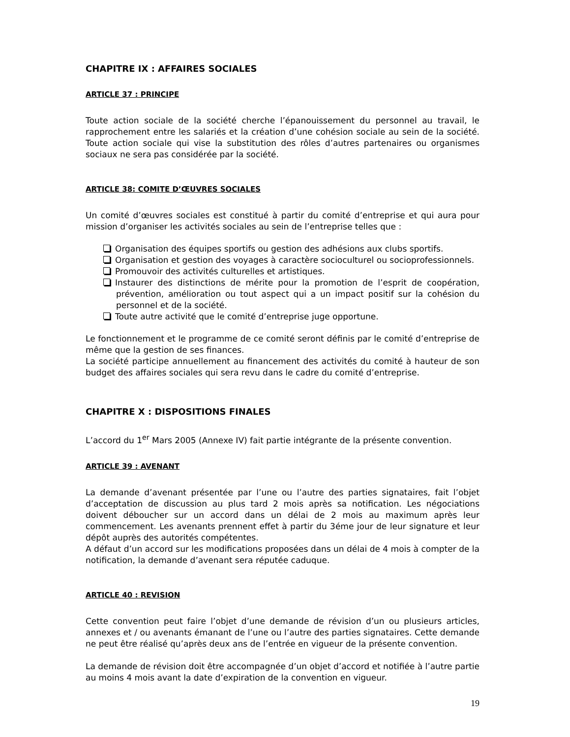CHAPITRE IX : AFFAIRES SOCIALES
ARTICLE 37 : PRINCIPE
Toute action sociale de la société cherche l’épanouissement du personnel au travail, le rapprochement entre les salariés et la création d’une cohésion sociale au sein de la société. Toute action sociale qui vise la substitution des rôles d’autres partenaires ou organismes sociaux ne sera pas considérée par la société.
ARTICLE 38: COMITE D’ŒUVRES SOCIALES
Un comité d’œuvres sociales est constitué à partir du comité d’entreprise et qui aura pour mission d’organiser les activités sociales au sein de l’entreprise telles que :
Organisation des équipes sportifs ou gestion des adhésions aux clubs sportifs.
Organisation et gestion des voyages à caractère socioculturel ou socioprofessionnels.
Promouvoir des activités culturelles et artistiques.
Instaurer des distinctions de mérite pour la promotion de l’esprit de coopération, prévention, amélioration ou tout aspect qui a un impact positif sur la cohésion du personnel et de la société.
Toute autre activité que le comité d’entreprise juge opportune.
Le fonctionnement et le programme de ce comité seront définis par le comité d’entreprise de même que la gestion de ses finances.
La société participe annuellement au financement des activités du comité à hauteur de son budget des affaires sociales qui sera revu dans le cadre du comité d’entreprise.
CHAPITRE X : DISPOSITIONS FINALES
L’accord du 1<sup>er</sup> Mars 2005 (Annexe IV) fait partie intégrante de la présente convention.
ARTICLE 39 : AVENANT
La demande d’avenant présentée par l’une ou l’autre des parties signataires, fait l’objet d’acceptation de discussion au plus tard 2 mois après sa notification. Les négociations doivent déboucher sur un accord dans un délai de 2 mois au maximum après leur commencement. Les avenants prennent effet à partir du 3éme jour de leur signature et leur dépôt auprès des autorités compétentes.
A défaut d’un accord sur les modifications proposées dans un délai de 4 mois à compter de la notification, la demande d’avenant sera réputée caduque.
ARTICLE 40 : REVISION
Cette convention peut faire l’objet d’une demande de révision d’un ou plusieurs articles, annexes et / ou avenants émanant de l’une ou l’autre des parties signataires. Cette demande ne peut être réalisé qu’après deux ans de l’entrée en vigueur de la présente convention.
La demande de révision doit être accompagnée d’un objet d’accord et notifiée à l’autre partie au moins 4 mois avant la date d’expiration de la convention en vigueur.
19